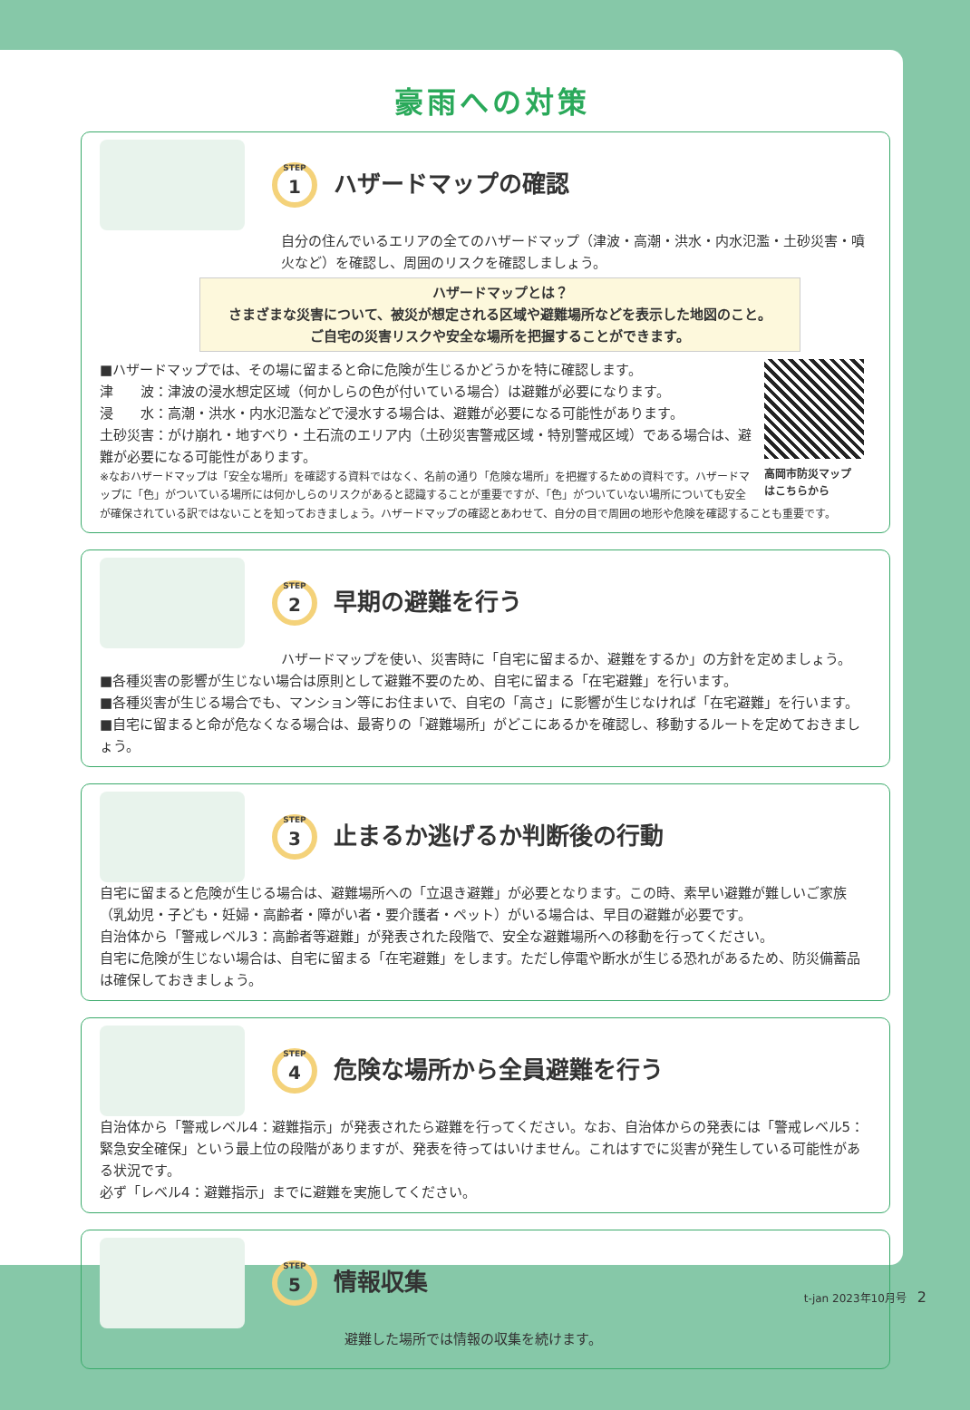豪雨への対策
STEP
1
ハザードマップの確認
自分の住んでいるエリアの全てのハザードマップ（津波・高潮・洪水・内水氾濫・土砂災害・噴火など）を確認し、周囲のリスクを確認しましょう。
ハザードマップとは？
さまざまな災害について、被災が想定される区域や避難場所などを表示した地図のこと。
ご自宅の災害リスクや安全な場所を把握することができます。
高岡市防災マップ
はこちらから
■ハザードマップでは、その場に留まると命に危険が生じるかどうかを特に確認します。
津　　波：津波の浸水想定区域（何かしらの色が付いている場合）は避難が必要になります。
浸　　水：高潮・洪水・内水氾濫などで浸水する場合は、避難が必要になる可能性があります。
土砂災害：がけ崩れ・地すべり・土石流のエリア内（土砂災害警戒区域・特別警戒区域）である場合は、避難が必要になる可能性があります。
※なおハザードマップは「安全な場所」を確認する資料ではなく、名前の通り「危険な場所」を把握するための資料です。ハザードマップに「色」がついている場所には何かしらのリスクがあると認識することが重要ですが、「色」がついていない場所についても安全が確保されている訳ではないことを知っておきましょう。ハザードマップの確認とあわせて、自分の目で周囲の地形や危険を確認することも重要です。
STEP
2
早期の避難を行う
ハザードマップを使い、災害時に「自宅に留まるか、避難をするか」の方針を定めましょう。
■各種災害の影響が生じない場合は原則として避難不要のため、自宅に留まる「在宅避難」を行います。
■各種災害が生じる場合でも、マンション等にお住まいで、自宅の「高さ」に影響が生じなければ「在宅避難」を行います。
■自宅に留まると命が危なくなる場合は、最寄りの「避難場所」がどこにあるかを確認し、移動するルートを定めておきましょう。
STEP
3
止まるか逃げるか判断後の行動
自宅に留まると危険が生じる場合は、避難場所への「立退き避難」が必要となります。この時、素早い避難が難しいご家族（乳幼児・子ども・妊婦・高齢者・障がい者・要介護者・ペット）がいる場合は、早目の避難が必要です。
自治体から「警戒レベル3：高齢者等避難」が発表された段階で、安全な避難場所への移動を行ってください。
自宅に危険が生じない場合は、自宅に留まる「在宅避難」をします。ただし停電や断水が生じる恐れがあるため、防災備蓄品は確保しておきましょう。
STEP
4
危険な場所から全員避難を行う
自治体から「警戒レベル4：避難指示」が発表されたら避難を行ってください。なお、自治体からの発表には「警戒レベル5：緊急安全確保」という最上位の段階がありますが、発表を待ってはいけません。これはすでに災害が発生している可能性がある状況です。
必ず「レベル4：避難指示」までに避難を実施してください。
STEP
5
情報収集
避難した場所では情報の収集を続けます。
t-jan 2023年10月号 2